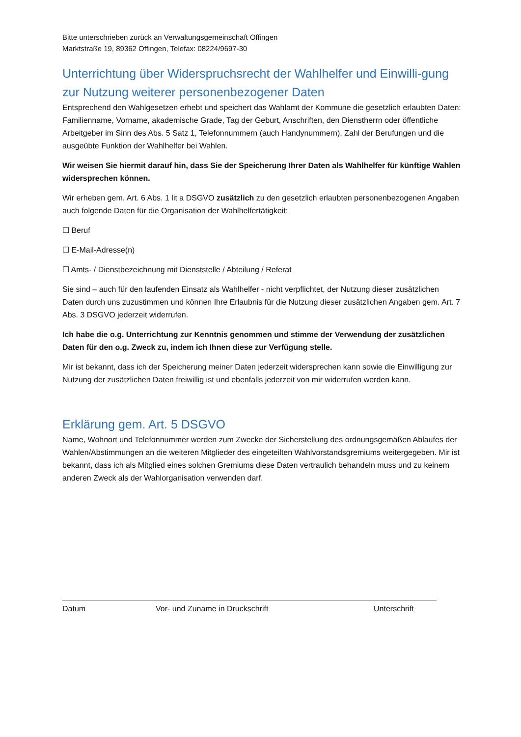Bitte unterschrieben zurück an Verwaltungsgemeinschaft Offingen
Marktstraße 19, 89362 Offingen, Telefax: 08224/9697-30
Unterrichtung über Widerspruchsrecht der Wahlhelfer und Einwilli-gung zur Nutzung weiterer personenbezogener Daten
Entsprechend den Wahlgesetzen erhebt und speichert das Wahlamt der Kommune die gesetzlich erlaubten Daten: Familienname, Vorname, akademische Grade, Tag der Geburt, Anschriften, den Dienstherrn oder öffentliche Arbeitgeber im Sinn des Abs. 5 Satz 1, Telefonnummern (auch Handynummern), Zahl der Berufungen und die ausgeübte Funktion der Wahlhelfer bei Wahlen.
Wir weisen Sie hiermit darauf hin, dass Sie der Speicherung Ihrer Daten als Wahlhelfer für künftige Wahlen widersprechen können.
Wir erheben gem. Art. 6 Abs. 1 lit a DSGVO zusätzlich zu den gesetzlich erlaubten personenbezogenen Angaben auch folgende Daten für die Organisation der Wahlhelfertätigkeit:
☐ Beruf
☐ E-Mail-Adresse(n)
☐ Amts- / Dienstbezeichnung mit Dienststelle / Abteilung / Referat
Sie sind – auch für den laufenden Einsatz als Wahlhelfer - nicht verpflichtet, der Nutzung dieser zusätzlichen Daten durch uns zuzustimmen und können Ihre Erlaubnis für die Nutzung dieser zusätzlichen Angaben gem. Art. 7 Abs. 3 DSGVO jederzeit widerrufen.
Ich habe die o.g. Unterrichtung zur Kenntnis genommen und stimme der Verwendung der zusätzlichen Daten für den o.g. Zweck zu, indem ich Ihnen diese zur Verfügung stelle.
Mir ist bekannt, dass ich der Speicherung meiner Daten jederzeit widersprechen kann sowie die Einwilligung zur Nutzung der zusätzlichen Daten freiwillig ist und ebenfalls jederzeit von mir widerrufen werden kann.
Erklärung gem. Art. 5 DSGVO
Name, Wohnort und Telefonnummer werden zum Zwecke der Sicherstellung des ordnungsgemäßen Ablaufes der Wahlen/Abstimmungen an die weiteren Mitglieder des eingeteilten Wahlvorstandsgremiums weitergegeben. Mir ist bekannt, dass ich als Mitglied eines solchen Gremiums diese Daten vertraulich behandeln muss und zu keinem anderen Zweck als der Wahlorganisation verwenden darf.
Datum Vor- und Zuname in Druckschrift Unterschrift